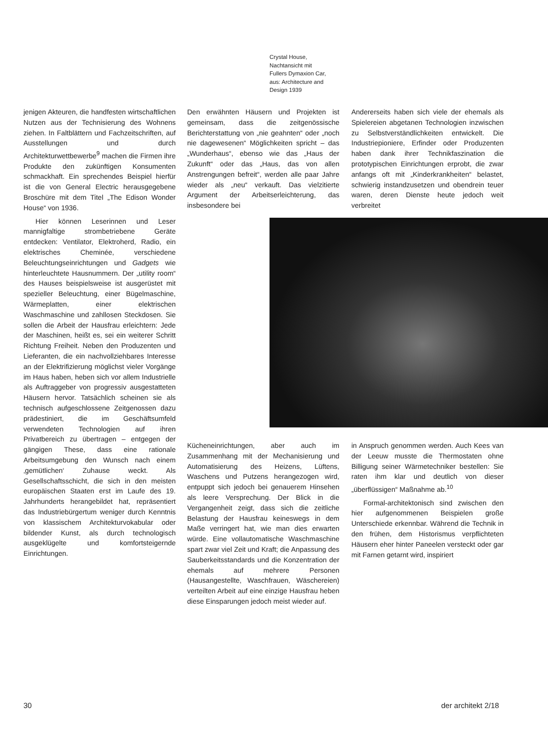Crystal House,
Nachtansicht mit
Fullers Dymaxion Car,
aus: Architecture and
Design 1939
jenigen Akteuren, die handfesten wirtschaftlichen Nutzen aus der Technisierung des Wohnens ziehen. In Faltblättern und Fachzeitschriften, auf Ausstellungen und durch Architekturwettbewerbe<sup>9</sup> machen die Firmen ihre Produkte den zukünftigen Konsumenten schmackhaft. Ein sprechendes Beispiel hierfür ist die von General Electric herausgegebene Broschüre mit dem Titel „The Edison Wonder House“ von 1936.
Hier können Leserinnen und Leser mannigfaltige strombetriebene Geräte entdecken: Ventilator, Elektroherd, Radio, ein elektrisches Cheminée, verschiedene Beleuchtungseinrichtungen und Gadgets wie hinterleuchtete Hausnummern. Der „utility room“ des Hauses beispielsweise ist ausgerüstet mit spezieller Beleuchtung, einer Bügelmaschine, Wärmeplatten, einer elektrischen Waschmaschine und zahllosen Steckdosen. Sie sollen die Arbeit der Hausfrau erleichtern: Jede der Maschinen, heißt es, sei ein weiterer Schritt Richtung Freiheit. Neben den Produzenten und Lieferanten, die ein nachvollziehbares Interesse an der Elektrifizierung möglichst vieler Vorgänge im Haus haben, heben sich vor allem Industrielle als Auftraggeber von progressiv ausgestatteten Häusern hervor. Tatsächlich scheinen sie als technisch aufgeschlossene Zeitgenossen dazu prädestiniert, die im Geschäftsumfeld verwendeten Technologien auf ihren Privatbereich zu übertragen – entgegen der gängigen These, dass eine rationale Arbeitsumgebung den Wunsch nach einem ‚gemütlichen‘ Zuhause weckt. Als Gesellschaftsschicht, die sich in den meisten europäischen Staaten erst im Laufe des 19. Jahrhunderts herangebildet hat, repräsentiert das Industriebürgertum weniger durch Kenntnis von klassischem Architekturvokabular oder bildender Kunst, als durch technologisch ausgeklügelte und komfortsteigernde Einrichtungen.
Den erwähnten Häusern und Projekten ist gemeinsam, dass die zeitgenössische Berichterstattung von „nie geahnten“ oder „noch nie dagewesenen“ Möglichkeiten spricht – das „Wunderhaus“, ebenso wie das „Haus der Zukunft“ oder das „Haus, das von allen Anstrengungen befreit“, werden alle paar Jahre wieder als „neu“ verkauft. Das vielzitierte Argument der Arbeitserleichterung, das insbesondere bei
Andererseits haben sich viele der ehemals als Spielereien abgetanen Technologien inzwischen zu Selbstverständlichkeiten entwickelt. Die Industriepioniere, Erfinder oder Produzenten haben dank ihrer Technikfaszination die prototypischen Einrichtungen erprobt, die zwar anfangs oft mit „Kinderkrankheiten“ belastet, schwierig instandzusetzen und obendrein teuer waren, deren Dienste heute jedoch weit verbreitet
Kücheneinrichtungen, aber auch im Zusammenhang mit der Mechanisierung und Automatisierung des Heizens, Lüftens, Waschens und Putzens herangezogen wird, entpuppt sich jedoch bei genauerem Hinsehen als leere Versprechung. Der Blick in die Vergangenheit zeigt, dass sich die zeitliche Belastung der Hausfrau keineswegs in dem Maße verringert hat, wie man dies erwarten würde. Eine vollautomatische Waschmaschine spart zwar viel Zeit und Kraft; die Anpassung des Sauberkeitsstandards und die Konzentration der ehemals auf mehrere Personen (Hausangestellte, Waschfrauen, Wäschereien) verteilten Arbeit auf eine einzige Hausfrau heben diese Einsparungen jedoch meist wieder auf.
in Anspruch genommen werden. Auch Kees van der Leeuw musste die Thermostaten ohne Billigung seiner Wärmetechniker bestellen: Sie raten ihm klar und deutlich von dieser „überflüssigen“ Maßnahme ab.<sup>10</sup>
Formal-architektonisch sind zwischen den hier aufgenommenen Beispielen große Unterschiede erkennbar. Während die Technik in den frühen, dem Historismus verpflichteten Häusern eher hinter Paneelen versteckt oder gar mit Farnen getarnt wird, inspiriert
30 der architekt 2/18